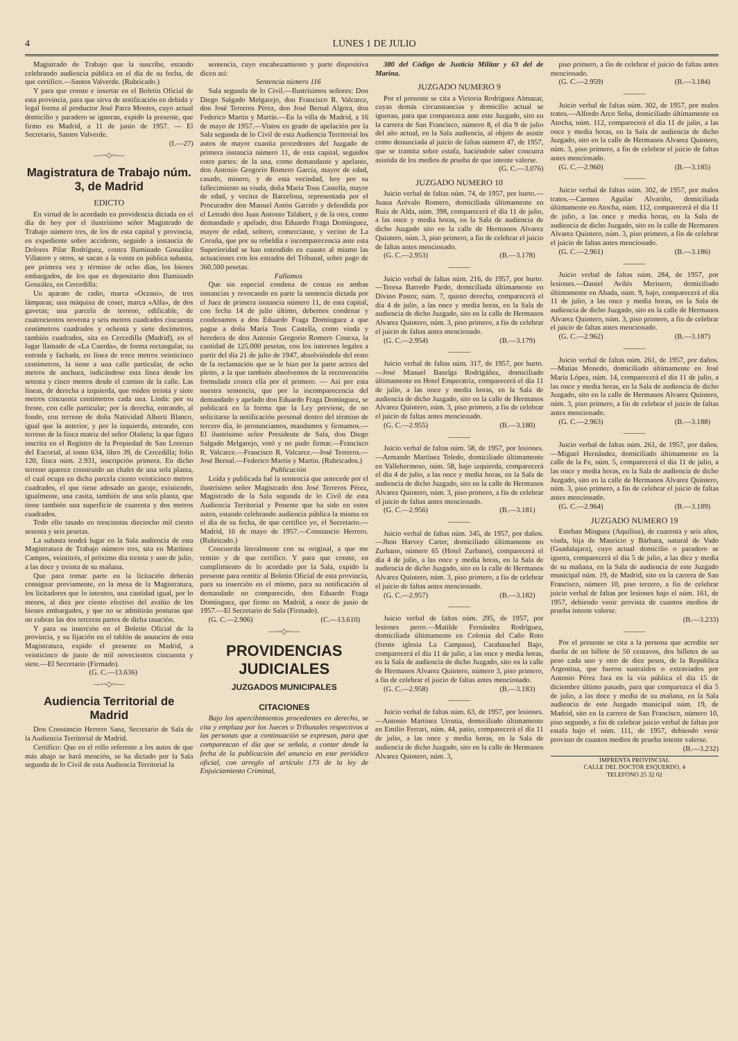4 LUNES 1 DE JULIO
Magistrado de Trabajo que la suscribe, estando celebrando audiencia pública en el día de su fecha, de que certifico.—Santos Valverde. (Rubricado.)
Y para que conste e insertar en el Boletín Oficial de esta provincia, para que sirva de notificación en debida y legal forma al productor José Parra Montes, cuyo actual domicilio y paradero se ignoran, expido la presente, que firmo en Madrid, a 11 de junio de 1957. — El Secretario, Santos Valverde.
(I.—27)
—◦◦◇◦◦—
Magistratura de Trabajo núm. 3, de Madrid
EDICTO
En virtud de lo acordado en providencia dictada en el día de hoy por el ilustrísimo señor Magistrado de Trabajo número tres, de los de esta capital y provincia, en expediente sobre accidente, seguido a instancia de Dolores Pilar Rodríguez, contra Iluminado González Villatoro y otros, se sacan a la venta en pública subasta, por primera vez y término de ocho días, los bienes embargados, de los que es depositario don Iluminado González, en Cercedilla:
Un aparato de radio, marca «Oceani», de tres lámparas; una máquina de coser, marca «Alfa», de dos gavetas; una parcela de terreno, edificable, de cuatrocientos noventa y seis metros cuadrados cincuenta centímetros cuadrados y ochenta y siete decímetros, también cuadrados, sita en Cercedilla (Madrid), en el lugar llamado de «La Cuerda», de forma rectangular, su entrada y fachada, en línea de trece metros veinticinco centímetros, la tiene a una calle particular, de ocho metros de anchura, indicándose esta línea desde los setenta y cinco metros desde el camino de la calle. Las líneas, de derecha a izquierda, que miden treinta y siete metros cincuenta centímetros cada una. Linda: por su frente, con calle particular; por la derecha, entrando, al fondo, con terreno de doña Natividad Alberti Blanco, igual que la anterior, y por la izquierda, entrando, con terreno de la finca matriz del señor Olañeta; la que figura inscrita en el Registro de la Propiedad de San Lorenzo del Escorial, al tomo 634, libro 39, de Cercedilla; folio 120, finca núm. 2.931, inscripción primera. En dicho terreno aparece construído un chalet de una sola planta, el cual ocupa en dicha parcela ciento veinticinco metros cuadrados, el que tiene adosado un garaje, existiendo, igualmente, una casita, también de una sola planta, que tiene también una superficie de cuarenta y dos metros cuadrados.
Todo ello tasado en trescientas dieciocho mil ciento sesenta y seis pesetas.
La subasta tendrá lugar en la Sala audiencia de esta Magistratura de Trabajo número tres, sita en Martínez Campos, veintitrés, el próximo día treinta y uno de julio, a las doce y treinta de su mañana.
Que para tomar parte en la licitación deberán consignar previamente, en la mesa de la Magistratura, los licitadores que lo intenten, una cantidad igual, por lo menos, al diez por ciento efectivo del avalúo de los bienes embargados, y que no se admitirán posturas que no cubran las dos terceras partes de dicha tasación.
Y para su inserción en el Boletín Oficial de la provincia, y su fijación en el tablón de anuncios de esta Magistratura, expido el presente en Madrid, a veinticinco de junio de mil novecientos cincuenta y siete.—El Secretario (Firmado).
(G. C.—13.636)
—◦◦◇◦◦—
Audiencia Territorial de Madrid
Don Constancio Herrero Sanz, Secretario de Sala de la Audiencia Territorial de Madrid.
Certifico: Que en el rollo referente a los autos de que más abajo se hará mención, se ha dictado por la Sala segunda de lo Civil de esta Audiencia Territorial la
sentencia, cuyo encabezamiento y parte dispositiva dicen así:
Sentencia número 116
Sala segunda de lo Civil.—Ilustrísimos señores: Don Diego Salgado Melgarejo, don Francisco R. Valcarce, don José Terreros Pérez, don José Bernal Algora, don Federico Martín y Martín.—En la villa de Madrid, a 16 de mayo de 1957.—Vistos en grado de apelación por la Sala segunda de lo Civil de esta Audiencia Territorial los autos de mayor cuantía procedentes del Juzgado de primera instancia número 11, de esta capital, seguidos entre partes: de la una, como demandante y apelante, don Antonio Gregorio Romero García, mayor de edad, casado, minero, y de esta vecindad, hoy por su fallecimiento su viuda, doña María Tous Castella, mayor de edad, y vecina de Barcelona, representada por el Procurador don Manuel Antón Garrido y defendida por el Letrado don Juan Antonio Talabert, y de la otra, como demandado y apelado, don Eduardo Fraga Domínguez, mayor de edad, soltero, comerciante, y vecino de La Coruña, que por su rebeldía e incomparecencia ante esta Superioridad se han entendido en cuanto al mismo las actuaciones con los estrados del Tribunal, sobre pago de 360.500 pesetas.
Fallamos
Que sin especial condena de costas en ambas instancias y revocando en parte la sentencia dictada por el Juez de primera instancia número 11, de esta capital, con fecha 14 de julio último, debemos condenar y condenamos a don Eduardo Fraga Domínguez a que pague a doña María Tous Castella, como viuda y heredera de don Antonio Gregorio Romero Conexa, la cantidad de 125.000 pesetas, con los intereses legales a partir del día 21 de julio de 1947, absolviéndole del resto de la reclamación que se le hizo por la parte actora del pleito, a la que también absolvemos de la reconvención formulada contra ella por el primero. — Así por esta nuestra sentencia, que por la incomparecencia del demandado y apelado don Eduardo Fraga Domínguez, se publicará en la forma que la Ley previene, de no solicitarse la notificación personal dentro del término de tercero día, lo pronunciamos, mandamos y firmamos.—El ilustrísimo señor Presidente de Sala, don Diego Salgado Melgarejo, votó y no pudo firmar.—Francisco R. Valcarce.—Francisco R. Valcarce.—José Terreros.—José Bernal.—Federico Martín y Martín. (Rubricados.)
Publicación
Leída y publicada fué la sentencia que antecede por el ilustrísimo señor Magistrado don José Terreros Pérez, Magistrado de la Sala segunda de lo Civil de esta Audiencia Territorial y Ponente que ha sido en estos autos, estando celebrando audiencia pública la misma en el día de su fecha, de que certifico yo, el Secretario.—Madrid, 16 de mayo de 1957.—Constancio Herrero. (Rubricado.)
Concuerda literalmente con su original, a que me remito y de que certifico. Y para que conste, en cumplimiento de lo acordado por la Sala, expido la presente para remitir al Boletín Oficial de esta provincia, para su inserción en el mismo, para su notificación al demandado no comparecido, don Eduardo Fraga Domínguez, que firmo en Madrid, a once de junio de 1957.—El Secretario de Sala (Firmado).
(G. C.—2.906) (C.—13.610)
—◦◦◇◦◦—
PROVIDENCIAS JUDICIALES
JUZGADOS MUNICIPALES
CITACIONES
Bajo los apercibimientos procedentes en derecho, se cita y emplaza por los Jueces o Tribunales respectivos a las personas que a continuación se expresan, para que comparezcan el día que se señala, a contar desde la fecha de la publicación del anuncio en este periódico oficial, con arreglo al artículo 173 de la ley de Enjuiciamiento Criminal,
380 del Código de Justicia Militar y 63 del de Marina.
JUZGADO NUMERO 9
Por el presente se cita a Victoria Rodríguez Almazar, cuyas demás circunstancias y domicilio actual se ignoran, para que comparezca ante este Juzgado, sito en la carrera de San Francisco, número 8, el día 9 de julio del año actual, en la Sala audiencia, al objeto de asistir como denunciada al juicio de faltas número 47, de 1957, que se tramita sobre estafa, haciéndole saber concurra asistida de los medios de prueba de que intente valerse.
(G. C.—3.076)
JUZGADO NUMERO 10
Juicio verbal de faltas núm. 74, de 1957, por hurto.—Juana Arévalo Romero, domiciliada últimamente en Ruiz de Alda, núm. 398, comparecerá el día 11 de julio, a las once y media horas, en la Sala de audiencia de dicho Juzgado sito en la calle de Hermanos Alvarez Quintero, núm. 3, piso primero, a fin de celebrar el juicio de faltas antes mencionado.
(G. C.—2.953) (B.—3.178)
———
Juicio verbal de faltas núm. 216, de 1957, por hurto.—Teresa Barredo Pardo, domiciliada últimamente en Divino Pastor, núm. 7, quinto derecha, comparecerá el día 4 de julio, a las once y media horas, en la Sala de audiencia de dicho Juzgado, sito en la calle de Hermanos Alvarez Quintero, núm. 3, piso primero, a fin de celebrar el juicio de faltas antes mencionado.
(G. C.—2.954) (B.—3.179)
———
Juicio verbal de faltas núm. 317, de 1957, por hurto.—José Manuel Baselga Rodrigáñez, domiciliado últimamente en Hotel Emperatriz, comparecerá el día 11 de julio, a las once y media horas, en la Sala de audiencia de dicho Juzgado, sito en la calle de Hermanos Alvarez Quintero, núm. 3, piso primero, a fin de celebrar el juicio de faltas antes mencionado.
(G. C.—2.955) (B.—3.180)
———
Juicio verbal de faltas núm. 58, de 1957, por lesiones.—Armando Martínez Toledo, domiciliado últimamente en Vallehermoso, núm. 58, bajo izquierda, comparecerá el día 4 de julio, a las once y media horas, en la Sala de audiencia de dicho Juzgado, sito en la calle de Hermanos Alvarez Quintero, núm. 3, piso primero, a fin de celebrar el juicio de faltas antes mencionado.
(G. C.—2.956) (B.—3.181)
———
Juicio verbal de faltas núm. 345, de 1957, por daños.—Jhon Harvey Carter, domiciliado últimamente en Zurbano, número 65 (Hotel Zurbano), comparecerá el día 4 de julio, a las once y media horas, en la Sala de audiencia de dicho Juzgado, sito en la calle de Hermanos Alvarez Quintero, núm. 3, piso primero, a fin de celebrar el juicio de faltas antes mencionado.
(G. C.—2.957) (B.—3.182)
———
Juicio verbal de faltas núm. 295, de 1957, por lesiones perro.—Matilde Fernández Rodríguez, domiciliada últimamente en Colonia del Caño Roto (frente iglesia La Campana), Carabanchel Bajo, comparecerá el día 11 de julio, a las once y media horas, en la Sala de audiencia de dicho Juzgado, sito en la calle de Hermanos Alvarez Quintero, número 3, piso primero, a fin de celebrar el juicio de faltas antes mencionado.
(G. C.—2.958) (B.—3.183)
———
Juicio verbal de faltas núm. 63, de 1957, por lesiones.—Antonio Martínez Urrutia, domiciliado últimamente en Emilio Ferrari, núm. 44, patio, comparecerá el día 11 de julio, a las once y media horas, en la Sala de audiencia de dicho Juzgado, sito en la calle de Hermanos Alvarez Quintero, núm. 3,
piso primero, a fin de celebrar el juicio de faltas antes mencionado.
(G. C.—2.959) (B.—3.184)
———
Juicio verbal de faltas núm. 302, de 1957, por malos tratos.—Alfredo Arco Soba, domiciliado últimamente en Atocha, núm. 112, comparecerá el día 11 de julio, a las once y media horas, en la Sala de audiencia de dicho Juzgado, sito en la calle de Hermanos Alvarez Quintero, núm. 3, piso primero, a fin de celebrar el juicio de faltas antes mencionado.
(G. C.—2.960) (B.—3.185)
———
Juicio verbal de faltas núm. 302, de 1957, por malos tratos.—Carmen Aguilar Alvariño, domiciliada últimamente en Atocha, núm. 112, comparecerá el día 11 de julio, a las once y media horas, en la Sala de audiencia de dicho Juzgado, sito en la calle de Hermanos Alvarez Quintero, núm. 3, piso primero, a fin de celebrar el juicio de faltas antes mencionado.
(G. C.—2.961) (B.—3.186)
———
Juicio verbal de faltas núm. 284, de 1957, por lesiones.—Daniel Avilés Merinero, domiciliado últimamente en Abada, núm. 9, bajo, comparecerá el día 11 de julio, a las once y media horas, en la Sala de audiencia de dicho Juzgado, sito en la calle de Hermanos Alvarez Quintero, núm. 3, piso primero, a fin de celebrar el juicio de faltas antes mencionado.
(G. C.—2.962) (B.—3.187)
———
Juicio verbal de faltas núm. 261, de 1957, por daños.—Matías Monedo, domiciliado últimamente en José María López, núm. 14, comparecerá el día 11 de julio, a las once y media horas, en la Sala de audiencia de dicho Juzgado, sito en la calle de Hermanos Alvarez Quintero, núm. 3, piso primero, a fin de celebrar el juicio de faltas antes mencionado.
(G. C.—2.963) (B.—3.188)
———
Juicio verbal de faltas núm. 261, de 1957, por daños.—Miguel Hernández, domiciliado últimamente en la calle de la Fe, núm. 5, comparecerá el día 11 de julio, a las once y media horas, en la Sala de audiencia de dicho Juzgado, sito en la calle de Hermanos Alvarez Quintero, núm. 3, piso primero, a fin de celebrar el juicio de faltas antes mencionado.
(G. C.—2.964) (B.—3.189)
JUZGADO NUMERO 19
Esteban Mínguez (Aquilina), de cuarenta y seis años, viuda, hija de Mauricio y Bárbara, natural de Vado (Guadalajara), cuyo actual domicilio o paradero se ignora, comparecerá el día 5 de julio, a las diez y media de su mañana, en la Sala de audiencia de este Juzgado municipal núm. 19, de Madrid, sito en la carrera de San Francisco, número 10, piso tercero, a fin de celebrar juicio verbal de faltas por lesiones bajo el núm. 161, de 1957, debiendo venir provista de cuantos medios de prueba intente valerse.
(B.—3.233)
———
Por el presente se cita a la persona que acredite ser dueña de un billete de 50 centavos, dos billetes de un peso cada uno y otro de diez pesos, de la República Argentina, que fueron sustraídos o extraviados por Antonio Pérez Jara en la vía pública el día 15 de diciembre último pasado, para que comparezca el día 5 de julio, a las doce y media de su mañana, en la Sala audiencia de este Juzgado municipal núm. 19, de Madrid, sito en la carrera de San Francisco, número 10, piso segundo, a fin de celebrar juicio verbal de faltas por estafa bajo el núm. 111, de 1957, debiendo venir provisto de cuantos medios de prueba intente valerse.
(B.—3.232)
IMPRENTA PROVINCIAL
CALLE DEL DOCTOR ESQUERDO, 4
TELEFONO 25 32 02